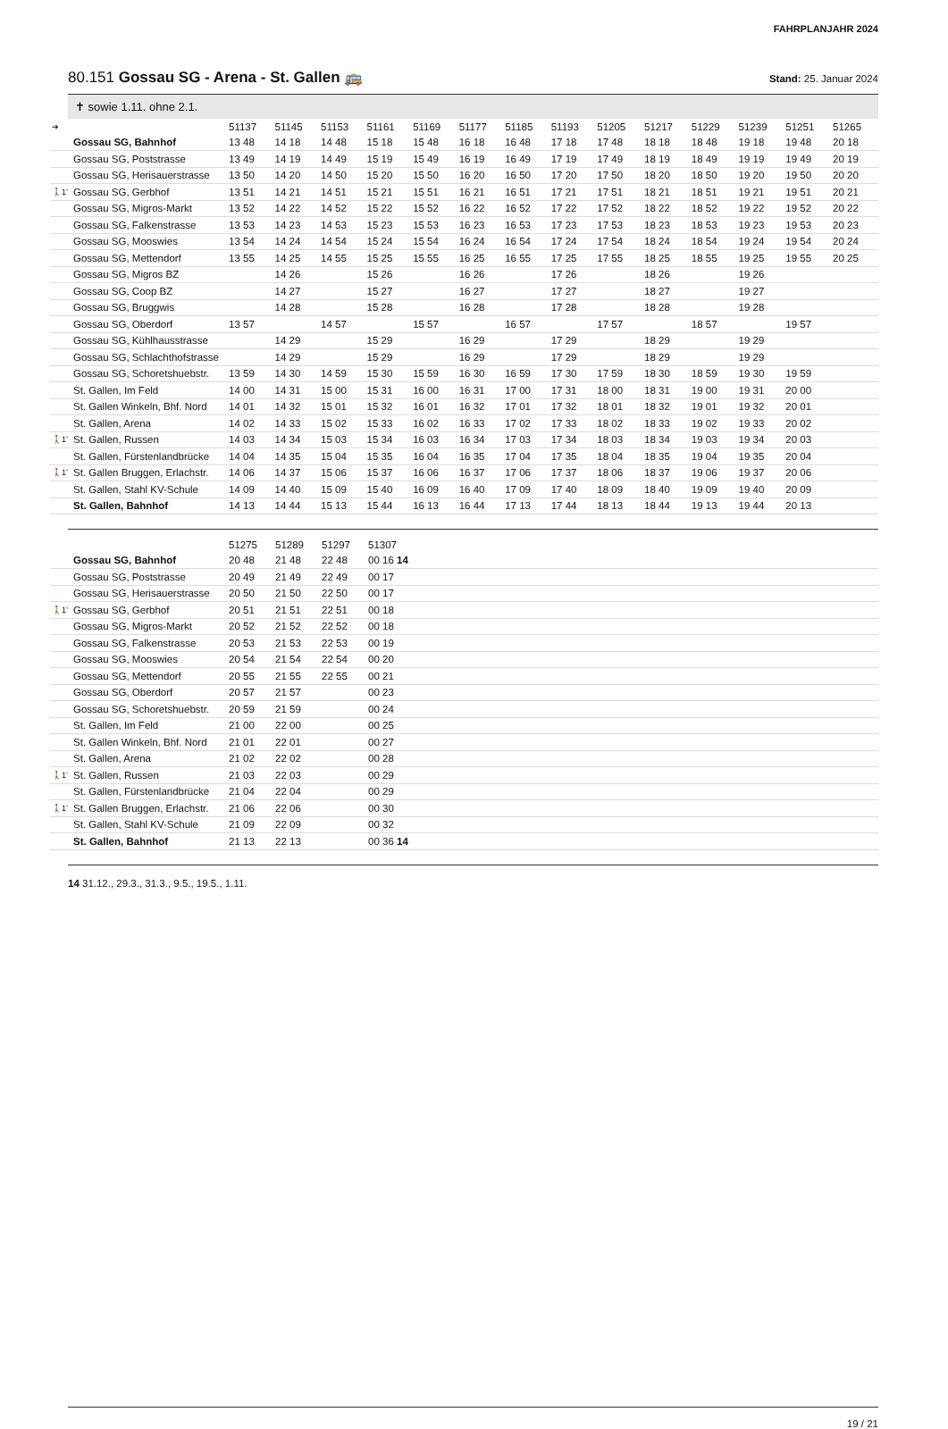FAHRPLANJAHR 2024
80.151 Gossau SG - Arena - St. Gallen 🚌 Stand: 25. Januar 2024
✝ sowie 1.11. ohne 2.1.
| ➔ | | 51137 | 51145 | 51153 | 51161 | 51169 | 51177 | 51185 | 51193 | 51205 | 51217 | 51229 | 51239 | 51251 | 51265 |
| | Gossau SG, Bahnhof | 13 48 | 14 18 | 14 48 | 15 18 | 15 48 | 16 18 | 16 48 | 17 18 | 17 48 | 18 18 | 18 48 | 19 18 | 19 48 | 20 18 |
| | Gossau SG, Poststrasse | 13 49 | 14 19 | 14 49 | 15 19 | 15 49 | 16 19 | 16 49 | 17 19 | 17 49 | 18 19 | 18 49 | 19 19 | 19 49 | 20 19 |
| | Gossau SG, Herisauerstrasse | 13 50 | 14 20 | 14 50 | 15 20 | 15 50 | 16 20 | 16 50 | 17 20 | 17 50 | 18 20 | 18 50 | 19 20 | 19 50 | 20 20 |
| 🚶1’ | Gossau SG, Gerbhof | 13 51 | 14 21 | 14 51 | 15 21 | 15 51 | 16 21 | 16 51 | 17 21 | 17 51 | 18 21 | 18 51 | 19 21 | 19 51 | 20 21 |
| | Gossau SG, Migros-Markt | 13 52 | 14 22 | 14 52 | 15 22 | 15 52 | 16 22 | 16 52 | 17 22 | 17 52 | 18 22 | 18 52 | 19 22 | 19 52 | 20 22 |
| | Gossau SG, Falkenstrasse | 13 53 | 14 23 | 14 53 | 15 23 | 15 53 | 16 23 | 16 53 | 17 23 | 17 53 | 18 23 | 18 53 | 19 23 | 19 53 | 20 23 |
| | Gossau SG, Mooswies | 13 54 | 14 24 | 14 54 | 15 24 | 15 54 | 16 24 | 16 54 | 17 24 | 17 54 | 18 24 | 18 54 | 19 24 | 19 54 | 20 24 |
| | Gossau SG, Mettendorf | 13 55 | 14 25 | 14 55 | 15 25 | 15 55 | 16 25 | 16 55 | 17 25 | 17 55 | 18 25 | 18 55 | 19 25 | 19 55 | 20 25 |
| | Gossau SG, Migros BZ | | 14 26 | | 15 26 | | 16 26 | | 17 26 | | 18 26 | | 19 26 | | |
| | Gossau SG, Coop BZ | | 14 27 | | 15 27 | | 16 27 | | 17 27 | | 18 27 | | 19 27 | | |
| | Gossau SG, Bruggwis | | 14 28 | | 15 28 | | 16 28 | | 17 28 | | 18 28 | | 19 28 | | |
| | Gossau SG, Oberdorf | 13 57 | | 14 57 | | 15 57 | | 16 57 | | 17 57 | | 18 57 | | 19 57 | |
| | Gossau SG, Kühlhausstrasse | | 14 29 | | 15 29 | | 16 29 | | 17 29 | | 18 29 | | 19 29 | | |
| | Gossau SG, Schlachthofstrasse | | 14 29 | | 15 29 | | 16 29 | | 17 29 | | 18 29 | | 19 29 | | |
| | Gossau SG, Schoretshuebstr. | 13 59 | 14 30 | 14 59 | 15 30 | 15 59 | 16 30 | 16 59 | 17 30 | 17 59 | 18 30 | 18 59 | 19 30 | 19 59 | |
| | St. Gallen, Im Feld | 14 00 | 14 31 | 15 00 | 15 31 | 16 00 | 16 31 | 17 00 | 17 31 | 18 00 | 18 31 | 19 00 | 19 31 | 20 00 | |
| | St. Gallen Winkeln, Bhf. Nord | 14 01 | 14 32 | 15 01 | 15 32 | 16 01 | 16 32 | 17 01 | 17 32 | 18 01 | 18 32 | 19 01 | 19 32 | 20 01 | |
| | St. Gallen, Arena | 14 02 | 14 33 | 15 02 | 15 33 | 16 02 | 16 33 | 17 02 | 17 33 | 18 02 | 18 33 | 19 02 | 19 33 | 20 02 | |
| 🚶1’ | St. Gallen, Russen | 14 03 | 14 34 | 15 03 | 15 34 | 16 03 | 16 34 | 17 03 | 17 34 | 18 03 | 18 34 | 19 03 | 19 34 | 20 03 | |
| | St. Gallen, Fürstenlandbrücke | 14 04 | 14 35 | 15 04 | 15 35 | 16 04 | 16 35 | 17 04 | 17 35 | 18 04 | 18 35 | 19 04 | 19 35 | 20 04 | |
| 🚶1’ | St. Gallen Bruggen, Erlachstr. | 14 06 | 14 37 | 15 06 | 15 37 | 16 06 | 16 37 | 17 06 | 17 37 | 18 06 | 18 37 | 19 06 | 19 37 | 20 06 | |
| | St. Gallen, Stahl KV-Schule | 14 09 | 14 40 | 15 09 | 15 40 | 16 09 | 16 40 | 17 09 | 17 40 | 18 09 | 18 40 | 19 09 | 19 40 | 20 09 | |
| | St. Gallen, Bahnhof | 14 13 | 14 44 | 15 13 | 15 44 | 16 13 | 16 44 | 17 13 | 17 44 | 18 13 | 18 44 | 19 13 | 19 44 | 20 13 | |
| | | 51275 | 51289 | 51297 | 51307 |
| | Gossau SG, Bahnhof | 20 48 | 21 48 | 22 48 | 00 16 14 |
| | Gossau SG, Poststrasse | 20 49 | 21 49 | 22 49 | 00 17 |
| | Gossau SG, Herisauerstrasse | 20 50 | 21 50 | 22 50 | 00 17 |
| 🚶1’ | Gossau SG, Gerbhof | 20 51 | 21 51 | 22 51 | 00 18 |
| | Gossau SG, Migros-Markt | 20 52 | 21 52 | 22 52 | 00 18 |
| | Gossau SG, Falkenstrasse | 20 53 | 21 53 | 22 53 | 00 19 |
| | Gossau SG, Mooswies | 20 54 | 21 54 | 22 54 | 00 20 |
| | Gossau SG, Mettendorf | 20 55 | 21 55 | 22 55 | 00 21 |
| | Gossau SG, Oberdorf | 20 57 | 21 57 | | 00 23 |
| | Gossau SG, Schoretshuebstr. | 20 59 | 21 59 | | 00 24 |
| | St. Gallen, Im Feld | 21 00 | 22 00 | | 00 25 |
| | St. Gallen Winkeln, Bhf. Nord | 21 01 | 22 01 | | 00 27 |
| | St. Gallen, Arena | 21 02 | 22 02 | | 00 28 |
| 🚶1’ | St. Gallen, Russen | 21 03 | 22 03 | | 00 29 |
| | St. Gallen, Fürstenlandbrücke | 21 04 | 22 04 | | 00 29 |
| 🚶1’ | St. Gallen Bruggen, Erlachstr. | 21 06 | 22 06 | | 00 30 |
| | St. Gallen, Stahl KV-Schule | 21 09 | 22 09 | | 00 32 |
| | St. Gallen, Bahnhof | 21 13 | 22 13 | | 00 36 14 |
14 31.12., 29.3., 31.3., 9.5., 19.5., 1.11.
19 / 21